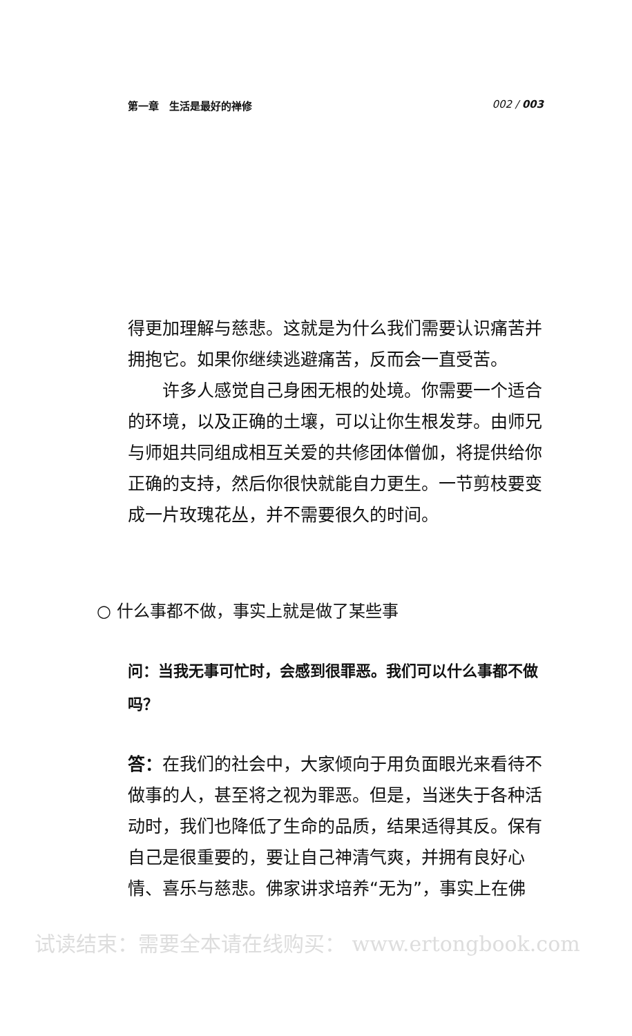第一章　生活是最好的禅修 002 / 003
得更加理解与慈悲。这就是为什么我们需要认识痛苦并拥抱它。如果你继续逃避痛苦，反而会一直受苦。
许多人感觉自己身困无根的处境。你需要一个适合的环境，以及正确的土壤，可以让你生根发芽。由师兄与师姐共同组成相互关爱的共修团体僧伽，将提供给你正确的支持，然后你很快就能自力更生。一节剪枝要变成一片玫瑰花丛，并不需要很久的时间。
○ 什么事都不做，事实上就是做了某些事
问：当我无事可忙时，会感到很罪恶。我们可以什么事都不做吗？
答：在我们的社会中，大家倾向于用负面眼光来看待不做事的人，甚至将之视为罪恶。但是，当迷失于各种活动时，我们也降低了生命的品质，结果适得其反。保有自己是很重要的，要让自己神清气爽，并拥有良好心情、喜乐与慈悲。佛家讲求培养“无为”，事实上在佛
试读结束：需要全本请在线购买： www.ertongbook.com